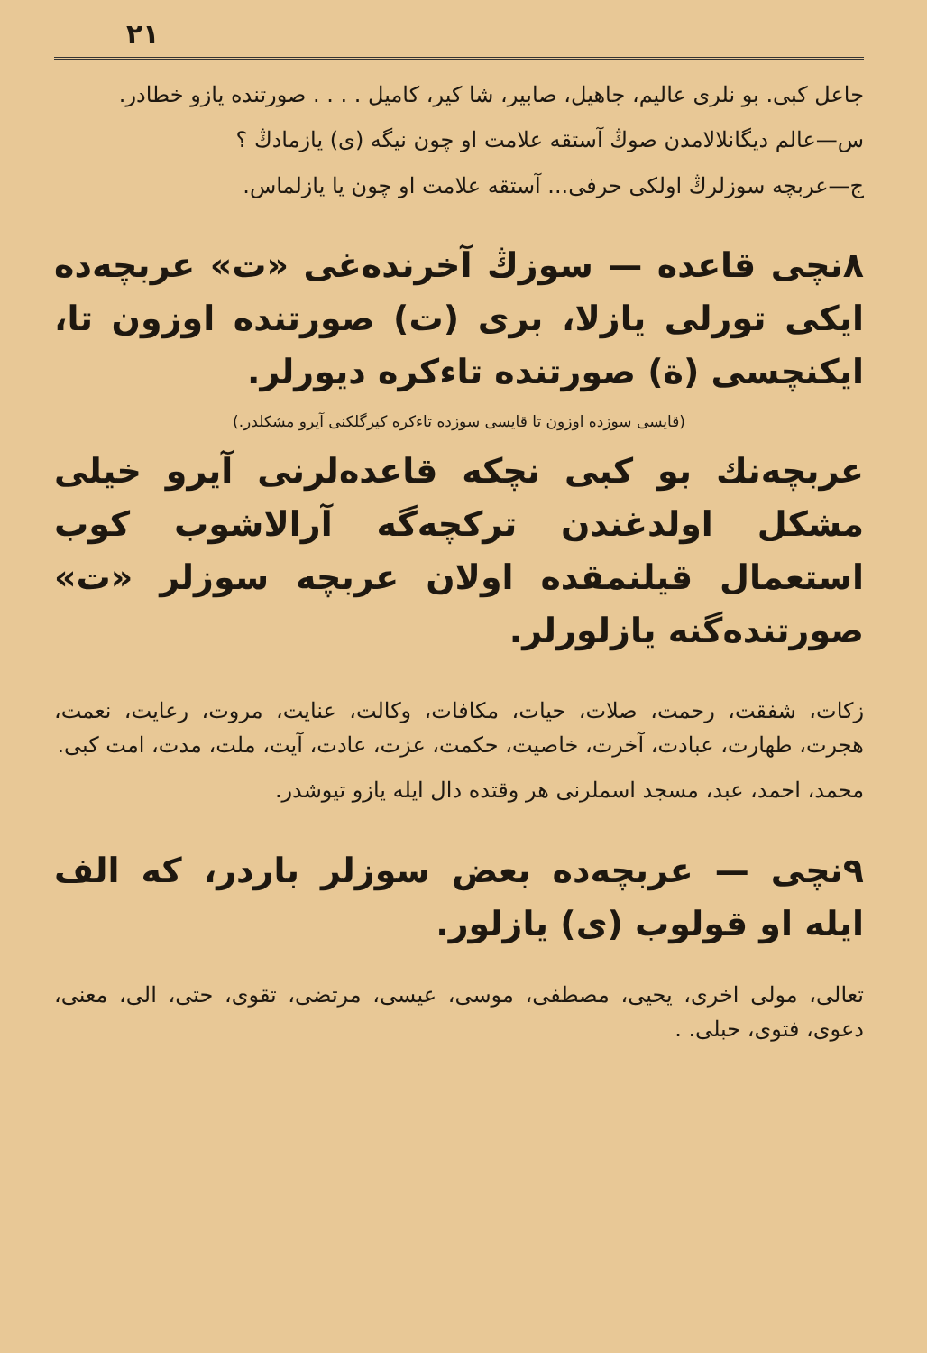٢١
جاعل کبی. بو نلری عالیم، جاهیل، صابیر، شا کیر، کامیل . . . . صورتنده یازو خطادر.
س—عالم دیگانلالامدن صوڭ آستقه علامت او چون نیگه (ی) یازمادڭ ؟
ج—عربچه سوزلرڭ اولکی حرفی... آستقه علامت او چون یا یازلماس.
٨نچی قاعده — سوزڭ آخرنده‌غی «ت» عربچه‌ده ایکی تورلی یازلا، بری (ت) صورتنده اوزون تا، ایکنچسی (ة) صورتنده تاءکره دیورلر.
(قایسی سوزده اوزون تا قایسی سوزده تاءکره کیرگلکنی آیرو مشکلدر.)
عربچه‌نك بو کبی نچکه قاعده‌لرنی آیرو خیلی مشکل اولدغندن ترکچه‌گه آرالاشوب کوب استعمال قیلنمقده اولان عربچه سوزلر «ت» صورتنده‌گنه یازلورلر.
زکات، شفقت، رحمت، صلات، حیات، مکافات، وکالت، عنایت، مروت، رعایت، نعمت، هجرت، طهارت، عبادت، آخرت، خاصیت، حکمت، عزت، عادت، آیت، ملت، مدت، امت کبی.
محمد، احمد، عبد، مسجد اسملرنی هر وقتده دال ایله یازو تیوشدر.
٩نچی — عربچه‌ده بعض سوزلر باردر، که الف ایله او قولوب (ی) یازلور.
تعالی، مولی اخری، یحیی، مصطفی، موسی، عیسی، مرتضی، تقوی، حتی، الی، معنی، دعوی، فتوی، حبلی. .